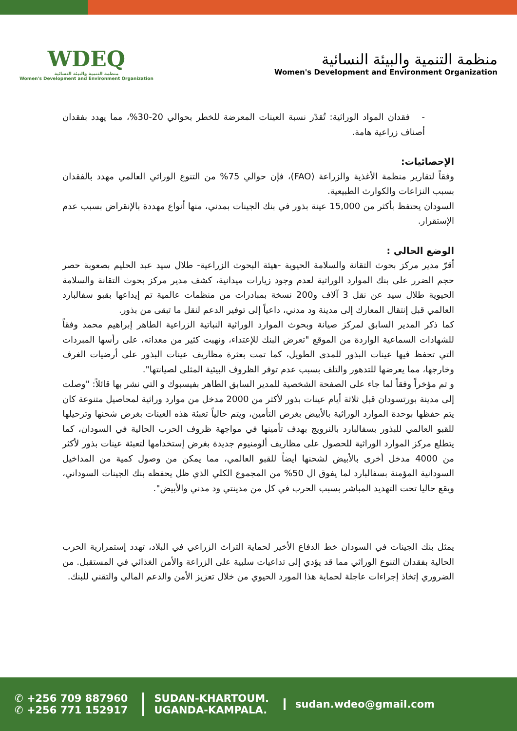WDEQ
منظمة التنمية والبيئة النسائية
Women's Development and Environment Organization
منظمة التنمية والبيئة النسائية
Women's Development and Environment Organization
- فقدان المواد الوراثية: تُقدّر نسبة العينات المعرضة للخطر بحوالي 20-30%، مما يهدد بفقدان أصناف زراعية هامة.
الإحصائيات:
وفقاً لتقارير منظمة الأغذية والزراعة (FAO)، فإن حوالي 75% من التنوع الوراثي العالمي مهدد بالفقدان بسبب النزاعات والكوارث الطبيعية.
السودان يحتفظ بأكثر من 15,000 عينة بذور في بنك الجينات بمدني، منها أنواع مهددة بالإنقراض بسبب عدم الإستقرار.
الوضع الحالي :
أقرّ مدير مركز بحوث التقانة والسلامة الحيوية -هيئة البحوث الزراعية- طلال سيد عبد الحليم بصعوبة حصر حجم الضرر على بنك الموارد الوراثية لعدم وجود زيارات ميدانية، كشف مدير مركز بحوث التقانة والسلامة الحيوية طلال سيد عن نقل 3 آلاف و200 نسخة بمبادرات من منظمات عالمية تم إيداعها بقبو سفالبارد العالمي قبل إنتقال المعارك إلى مدينة ود مدني، داعياً إلى توفير الدعم لنقل ما تبقى من بذور.
كما ذكر المدير السابق لمركز صيانة وبحوث الموارد الوراثية النباتية الزراعية الطاهر إبراهيم محمد وفقاً للشهادات السماعية الواردة من الموقع "تعرض البنك للإعتداء، ونهبت كثير من معداته، على رأسها المبردات التي تحفظ فيها عينات البذور للمدى الطويل، كما تمت بعثرة مظاريف عينات البذور على أرضيات الغرف وخارجها، مما يعرضها للتدهور والتلف بسبب عدم توفر الظروف البيئية المثلى لصيانتها".
و تم مؤخراً وفقاً لما جاء على الصفحة الشخصية للمدير السابق الطاهر بفيسبوك و التي نشر بها قائلاً: "وصلت إلى مدينة بورتسودان قبل ثلاثة أيام عينات بذور لأكثر من 2000 مدخل من موارد وراثية لمحاصيل متنوعة كان يتم حفظها بوحدة الموارد الوراثية بالأبيض بغرض التأمين، ويتم حالياً تعبئة هذه العينات بغرض شحنها وترحيلها للقبو العالمي للبذور بسفالبارد بالنرويج بهدف تأمينها في مواجهة ظروف الحرب الحالية في السودان، كما يتطلع مركز الموارد الوراثية للحصول على مظاريف ألومنيوم جديدة بغرض إستخدامها لتعبئة عينات بذور لأكثر من 4000 مدخل أخرى بالأبيض لشحنها أيضاً للقبو العالمي، مما يمكن من وصول كمية من المداخيل السودانية المؤمنة بسفالبارد لما يفوق ال 50% من المجموع الكلي الذي ظل يحفظه بنك الجينات السوداني، ويقع حاليا تحت التهديد المباشر بسبب الحرب في كل من مدينتي ود مدني والأبيض".
يمثل بنك الجينات في السودان خط الدفاع الأخير لحماية التراث الزراعي في البلاد، تهدد إستمرارية الحرب الحالية بفقدان التنوع الوراثي مما قد يؤدي إلى تداعيات سلبية على الزراعة والأمن الغذائي في المستقبل. من الضروري إتخاذ إجراءات عاجلة لحماية هذا المورد الحيوي من خلال تعزيز الأمن والدعم المالي والتقني للبنك.
✆ +256 709 887960
✆ +256 771 152917
SUDAN-KHARTOUM.
UGANDA-KAMPALA.
sudan.wdeo@gmail.com